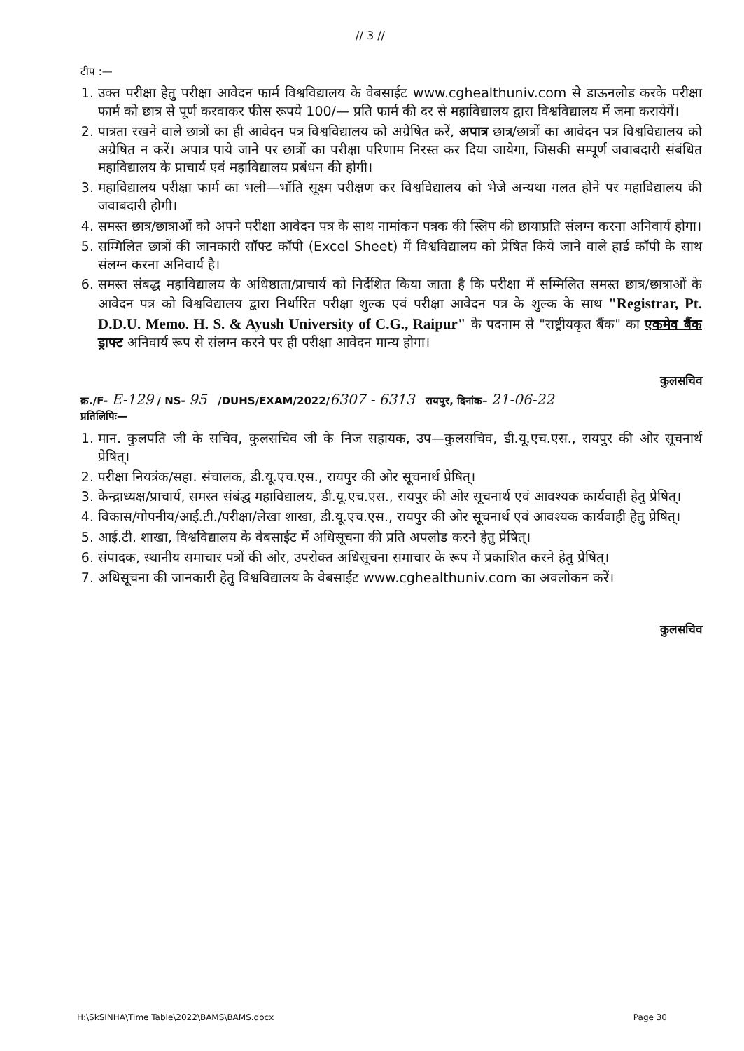// 3 //
टीप :—
1. उक्त परीक्षा हेतु परीक्षा आवेदन फार्म विश्वविद्यालय के वेबसाईट www.cghealthuniv.com से डाऊनलोड करके परीक्षा फार्म को छात्र से पूर्ण करवाकर फीस रूपये 100/— प्रति फार्म की दर से महाविद्यालय द्वारा विश्वविद्यालय में जमा करायेगें।
2. पात्रता रखने वाले छात्रों का ही आवेदन पत्र विश्वविद्यालय को अग्रेषित करें, अपात्र छात्र/छात्रों का आवेदन पत्र विश्वविद्यालय को अग्रेषित न करें। अपात्र पाये जाने पर छात्रों का परीक्षा परिणाम निरस्त कर दिया जायेगा, जिसकी सम्पूर्ण जवाबदारी संबंधित महाविद्यालय के प्राचार्य एवं महाविद्यालय प्रबंधन की होगी।
3. महाविद्यालय परीक्षा फार्म का भली—भॉति सूक्ष्म परीक्षण कर विश्वविद्यालय को भेजे अन्यथा गलत होने पर महाविद्यालय की जवाबदारी होगी।
4. समस्त छात्र/छात्राओं को अपने परीक्षा आवेदन पत्र के साथ नामांकन पत्रक की स्लिप की छायाप्रति संलग्न करना अनिवार्य होगा।
5. सम्मिलित छात्रों की जानकारी सॉफ्ट कॉपी (Excel Sheet) में विश्वविद्यालय को प्रेषित किये जाने वाले हार्ड कॉपी के साथ संलग्न करना अनिवार्य है।
6. समस्त संबद्ध महाविद्यालय के अधिष्ठाता/प्राचार्य को निर्देशित किया जाता है कि परीक्षा में सम्मिलित समस्त छात्र/छात्राओं के आवेदन पत्र को विश्वविद्यालय द्वारा निर्धारित परीक्षा शुल्क एवं परीक्षा आवेदन पत्र के शुल्क के साथ "Registrar, Pt. D.D.U. Memo. H. S. & Ayush University of C.G., Raipur" के पदनाम से "राष्ट्रीयकृत बैंक" का एकमेव बैंक ड्राफ्ट अनिवार्य रूप से संलग्न करने पर ही परीक्षा आवेदन मान्य होगा।
कुलसचिव
क्र./F- E-129 / NS- 95 /DUHS/EXAM/2022/6307 - 6313 रायपुर, दिनांक– 21-06-22
प्रतिलिपिः—
1. मान. कुलपति जी के सचिव, कुलसचिव जी के निज सहायक, उप—कुलसचिव, डी.यू.एच.एस., रायपुर की ओर सूचनार्थ प्रेषित्।
2. परीक्षा नियत्रंक/सहा. संचालक, डी.यू.एच.एस., रायपुर की ओर सूचनार्थ प्रेषित्।
3. केन्द्राध्यक्ष/प्राचार्य, समस्त संबंद्ध महाविद्यालय, डी.यू.एच.एस., रायपुर की ओर सूचनार्थ एवं आवश्यक कार्यवाही हेतु प्रेषित्।
4. विकास/गोपनीय/आई.टी./परीक्षा/लेखा शाखा, डी.यू.एच.एस., रायपुर की ओर सूचनार्थ एवं आवश्यक कार्यवाही हेतु प्रेषित्।
5. आई.टी. शाखा, विश्वविद्यालय के वेबसाईट में अधिसूचना की प्रति अपलोड करने हेतु प्रेषित्।
6. संपादक, स्थानीय समाचार पत्रों की ओर, उपरोक्त अधिसूचना समाचार के रूप में प्रकाशित करने हेतु प्रेषित्।
7. अधिसूचना की जानकारी हेतु विश्वविद्यालय के वेबसाईट www.cghealthuniv.com का अवलोकन करें।
कुलसचिव
H:\SkSINHA\Time Table\2022\BAMS\BAMS.docx Page 30